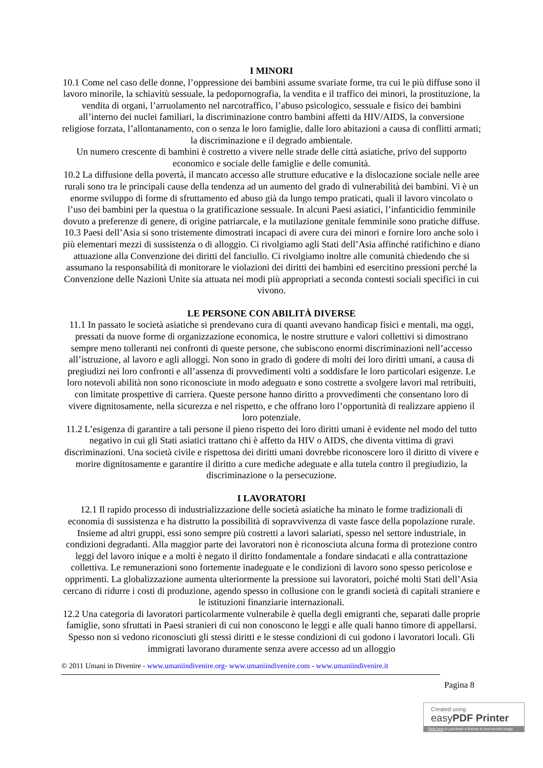I MINORI
10.1 Come nel caso delle donne, l’oppressione dei bambini assume svariate forme, tra cui le più diffuse sono il lavoro minorile, la schiavitù sessuale, la pedopornografia, la vendita e il traffico dei minori, la prostituzione, la vendita di organi, l’arruolamento nel narcotraffico, l’abuso psicologico, sessuale e fisico dei bambini all’interno dei nuclei familiari, la discriminazione contro bambini affetti da HIV/AIDS, la conversione religiose forzata, l’allontanamento, con o senza le loro famiglie, dalle loro abitazioni a causa di conflitti armati; la discriminazione e il degrado ambientale.
Un numero crescente di bambini è costretto a vivere nelle strade delle città asiatiche, privo del supporto economico e sociale delle famiglie e delle comunità.
10.2 La diffusione della povertà, il mancato accesso alle strutture educative e la dislocazione sociale nelle aree rurali sono tra le principali cause della tendenza ad un aumento del grado di vulnerabilità dei bambini. Vi è un enorme sviluppo di forme di sfruttamento ed abuso già da lungo tempo praticati, quali il lavoro vincolato o l’uso dei bambini per la questua o la gratificazione sessuale. In alcuni Paesi asiatici, l’infanticidio femminile dovuto a preferenze di genere, di origine patriarcale, e la mutilazione genitale femminile sono pratiche diffuse.
10.3 Paesi dell’Asia si sono tristemente dimostrati incapaci di avere cura dei minori e fornire loro anche solo i più elementari mezzi di sussistenza o di alloggio. Ci rivolgiamo agli Stati dell’Asia affinché ratifichino e diano attuazione alla Convenzione dei diritti del fanciullo. Ci rivolgiamo inoltre alle comunità chiedendo che si assumano la responsabilità di monitorare le violazioni dei diritti dei bambini ed esercitino pressioni perché la Convenzione delle Nazioni Unite sia attuata nei modi più appropriati a seconda contesti sociali specifici in cui vivono.
LE PERSONE CON ABILITÀ DIVERSE
11.1 In passato le società asiatiche si prendevano cura di quanti avevano handicap fisici e mentali, ma oggi, pressati da nuove forme di organizzazione economica, le nostre strutture e valori collettivi si dimostrano sempre meno tolleranti nei confronti di queste persone, che subiscono enormi discriminazioni nell’accesso all’istruzione, al lavoro e agli alloggi. Non sono in grado di godere di molti dei loro diritti umani, a causa di pregiudizi nei loro confronti e all’assenza di provvedimenti volti a soddisfare le loro particolari esigenze. Le loro notevoli abilità non sono riconosciute in modo adeguato e sono costrette a svolgere lavori mal retribuiti, con limitate prospettive di carriera. Queste persone hanno diritto a provvedimenti che consentano loro di vivere dignitosamente, nella sicurezza e nel rispetto, e che offrano loro l’opportunità di realizzare appieno il loro potenziale.
11.2 L’esigenza di garantire a tali persone il pieno rispetto dei loro diritti umani è evidente nel modo del tutto negativo in cui gli Stati asiatici trattano chi è affetto da HIV o AIDS, che diventa vittima di gravi discriminazioni. Una società civile e rispettosa dei diritti umani dovrebbe riconoscere loro il diritto di vivere e morire dignitosamente e garantire il diritto a cure mediche adeguate e alla tutela contro il pregiudizio, la discriminazione o la persecuzione.
I LAVORATORI
12.1 Il rapido processo di industrializzazione delle società asiatiche ha minato le forme tradizionali di economia di sussistenza e ha distrutto la possibilità di sopravvivenza di vaste fasce della popolazione rurale. Insieme ad altri gruppi, essi sono sempre più costretti a lavori salariati, spesso nel settore industriale, in condizioni degradanti. Alla maggior parte dei lavoratori non è riconosciuta alcuna forma di protezione contro leggi del lavoro inique e a molti è negato il diritto fondamentale a fondare sindacati e alla contrattazione collettiva. Le remunerazioni sono fortemente inadeguate e le condizioni di lavoro sono spesso pericolose e opprimenti. La globalizzazione aumenta ulteriormente la pressione sui lavoratori, poiché molti Stati dell’Asia cercano di ridurre i costi di produzione, agendo spesso in collusione con le grandi società di capitali straniere e le istituzioni finanziarie internazionali.
12.2 Una categoria di lavoratori particolarmente vulnerabile è quella degli emigranti che, separati dalle proprie famiglie, sono sfruttati in Paesi stranieri di cui non conoscono le leggi e alle quali hanno timore di appellarsi. Spesso non si vedono riconosciuti gli stessi diritti e le stesse condizioni di cui godono i lavoratori locali. Gli immigrati lavorano duramente senza avere accesso ad un alloggio
© 2011 Umani in Divenire - www.umaniindivenire.org- www.umaniindivenire.com - www.umaniindivenire.it
Pagina 8
Created using
easyPDF Printer
Click here to purchase a license to remove this image